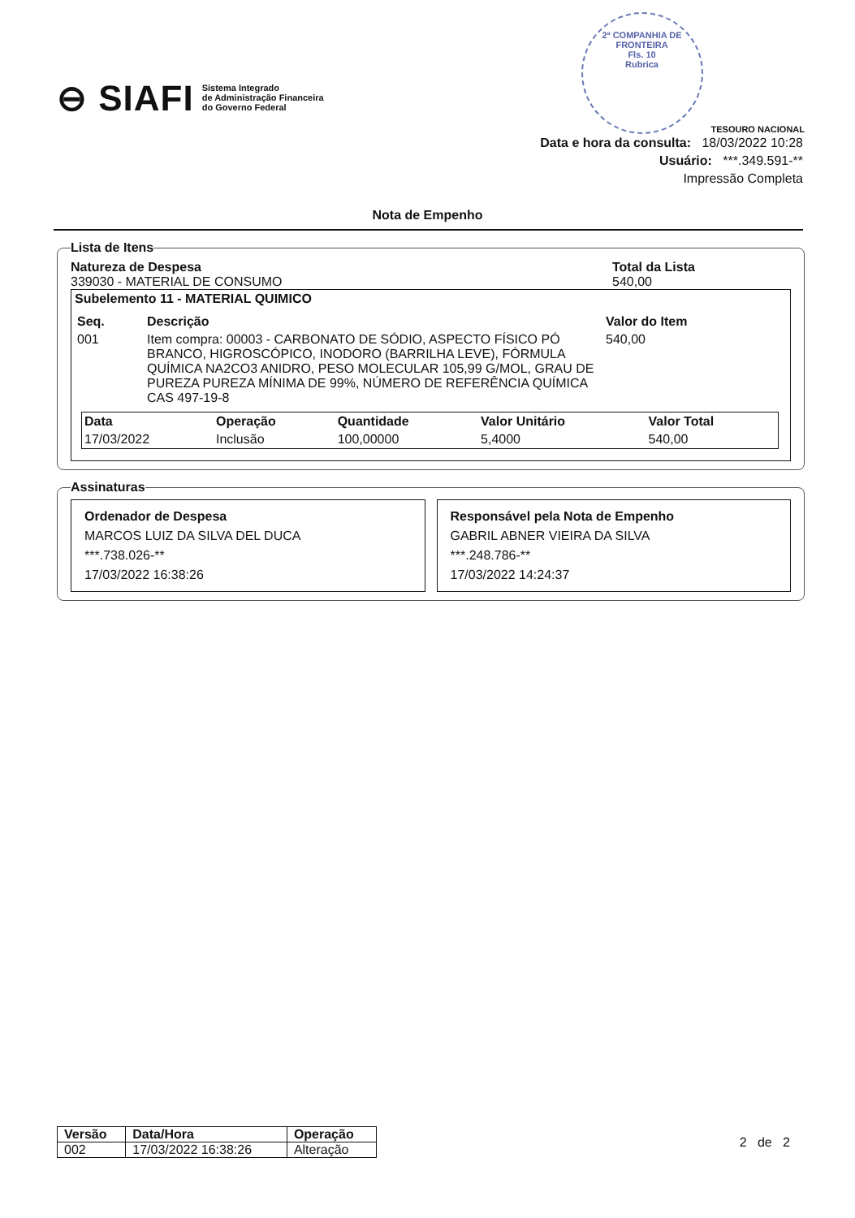⊖ SIAFI Sistema Integrado
de Administração Financeira
do Governo Federal
2ª COMPANHIA DE FRONTEIRA
Fls. 10
Rubrica
TESOURO NACIONAL
Data e hora da consulta: 18/03/2022 10:28
Usuário: ***.349.591-**
Impressão Completa
Nota de Empenho
Lista de Itens
Natureza de Despesa
339030 - MATERIAL DE CONSUMO
Total da Lista
540,00
Subelemento 11 - MATERIAL QUIMICO
| Seq. | Descrição | Valor do Item |
| --- | --- | --- |
| 001 | Item compra: 00003 - CARBONATO DE SÓDIO, ASPECTO FÍSICO PÓ BRANCO, HIGROSCÓPICO, INODORO (BARRILHA LEVE), FÓRMULA QUÍMICA NA2CO3 ANIDRO, PESO MOLECULAR 105,99 G/MOL, GRAU DE PUREZA PUREZA MÍNIMA DE 99%, NÚMERO DE REFERÊNCIA QUÍMICA CAS 497-19-8 | 540,00 |
| Data | Operação | Quantidade | Valor Unitário | Valor Total |
| --- | --- | --- | --- | --- |
| 17/03/2022 | Inclusão | 100,00000 | 5,4000 | 540,00 |
Assinaturas
Ordenador de Despesa
MARCOS LUIZ DA SILVA DEL DUCA
***.738.026-**
17/03/2022 16:38:26
Responsável pela Nota de Empenho
GABRIL ABNER VIEIRA DA SILVA
***.248.786-**
17/03/2022 14:24:37
| Versão | Data/Hora | Operação |
| --- | --- | --- |
| 002 | 17/03/2022 16:38:26 | Alteração |
2 de 2